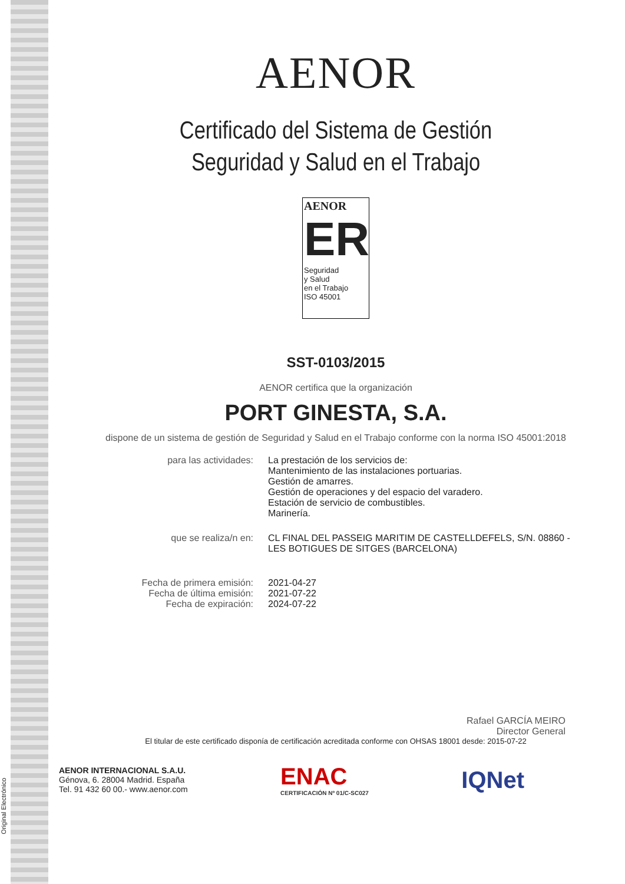Original Electrónico
AENOR
Certificado del Sistema de Gestión
Seguridad y Salud en el Trabajo
AENOR
ER
Seguridad
y Salud
en el Trabajo
ISO 45001
SST-0103/2015
AENOR certifica que la organización
PORT GINESTA, S.A.
dispone de un sistema de gestión de Seguridad y Salud en el Trabajo conforme con la norma ISO 45001:2018
para las actividades:
La prestación de los servicios de:
Mantenimiento de las instalaciones portuarias.
Gestión de amarres.
Gestión de operaciones y del espacio del varadero.
Estación de servicio de combustibles.
Marinería.
que se realiza/n en:
CL FINAL DEL PASSEIG MARITIM DE CASTELLDEFELS, S/N. 08860 - LES BOTIGUES DE SITGES (BARCELONA)
Fecha de primera emisión:
Fecha de última emisión:
Fecha de expiración:
2021-04-27
2021-07-22
2024-07-22
Rafael GARCÍA MEIRO
Director General
El titular de este certificado disponía de certificación acreditada conforme con OHSAS 18001 desde: 2015-07-22
AENOR INTERNACIONAL S.A.U.
Génova, 6. 28004 Madrid. España
Tel. 91 432 60 00.- www.aenor.com
ENAC
CERTIFICACIÓN Nº 01/C-SC027
IQNet